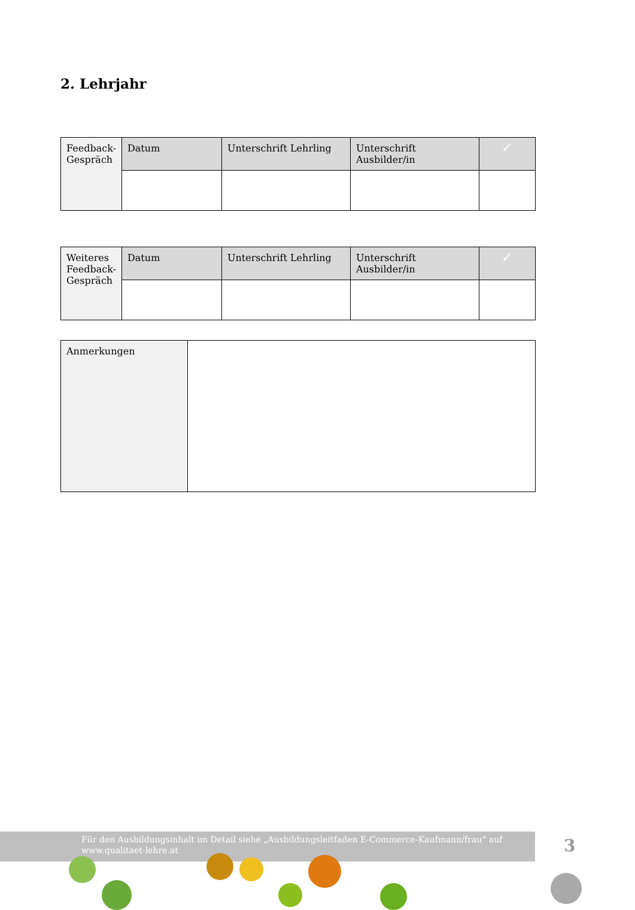2. Lehrjahr
| Feedback-Gespräch | Datum | Unterschrift Lehrling | Unterschrift Ausbilder/in | ✓ |
| Weiteres Feedback-Gespräch | Datum | Unterschrift Lehrling | Unterschrift Ausbilder/in | ✓ |
| Anmerkungen | |
Für den Ausbildungsinhalt im Detail siehe „Ausbildungsleitfaden E-Commerce-Kaufmann/frau“ auf www.qualitaet-lehre.at
3